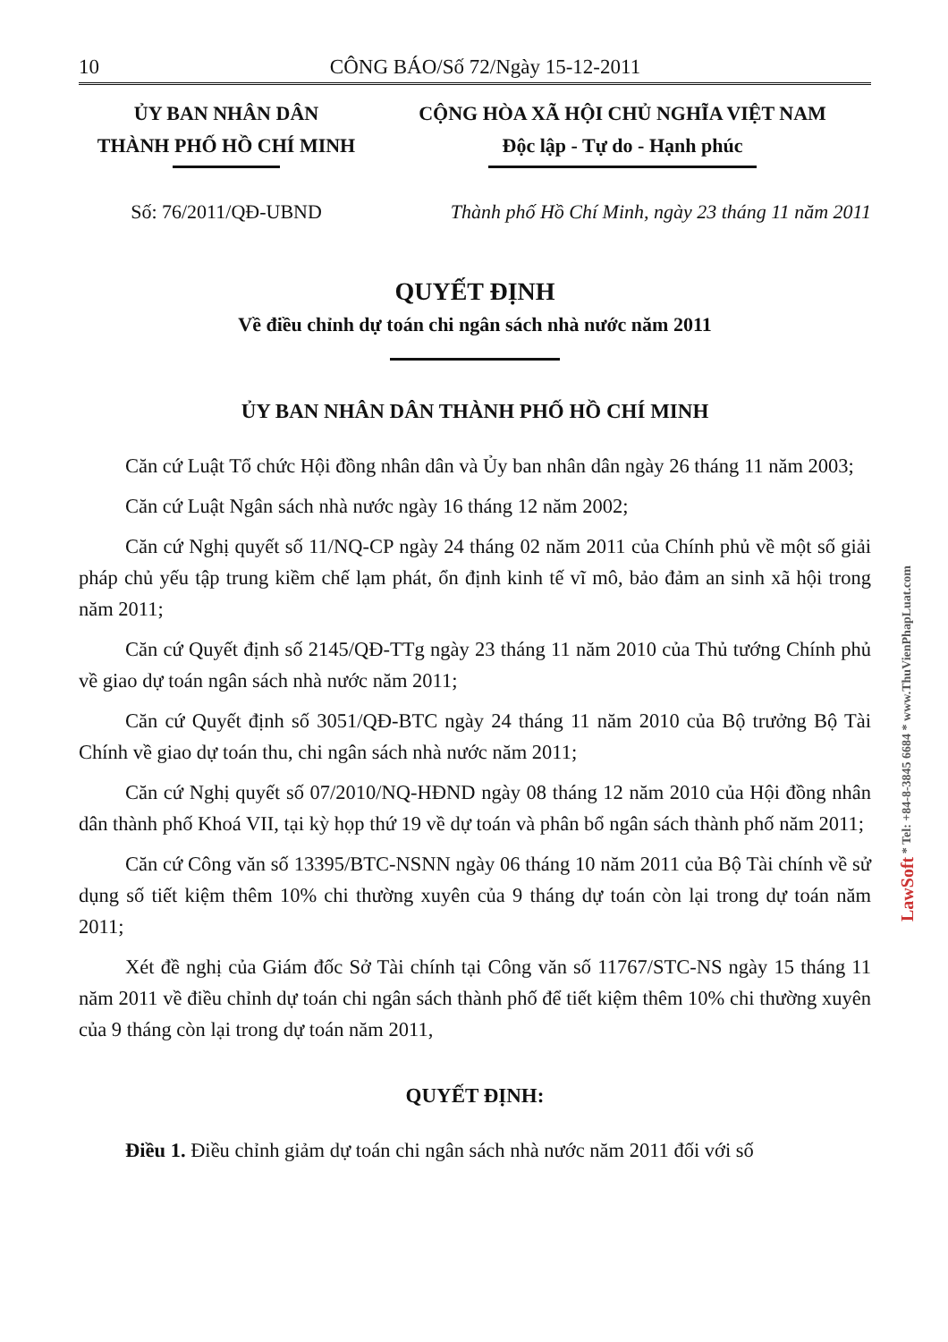10 CÔNG BÁO/Số 72/Ngày 15-12-2011
ỦY BAN NHÂN DÂN
THÀNH PHỐ HỒ CHÍ MINH
CỘNG HÒA XÃ HỘI CHỦ NGHĨA VIỆT NAM
Độc lập - Tự do - Hạnh phúc
Số: 76/2011/QĐ-UBND Thành phố Hồ Chí Minh, ngày 23 tháng 11 năm 2011
QUYẾT ĐỊNH
Về điều chỉnh dự toán chi ngân sách nhà nước năm 2011
ỦY BAN NHÂN DÂN THÀNH PHỐ HỒ CHÍ MINH
Căn cứ Luật Tổ chức Hội đồng nhân dân và Ủy ban nhân dân ngày 26 tháng 11 năm 2003;
Căn cứ Luật Ngân sách nhà nước ngày 16 tháng 12 năm 2002;
Căn cứ Nghị quyết số 11/NQ-CP ngày 24 tháng 02 năm 2011 của Chính phủ về một số giải pháp chủ yếu tập trung kiềm chế lạm phát, ổn định kinh tế vĩ mô, bảo đảm an sinh xã hội trong năm 2011;
Căn cứ Quyết định số 2145/QĐ-TTg ngày 23 tháng 11 năm 2010 của Thủ tướng Chính phủ về giao dự toán ngân sách nhà nước năm 2011;
Căn cứ Quyết định số 3051/QĐ-BTC ngày 24 tháng 11 năm 2010 của Bộ trưởng Bộ Tài Chính về giao dự toán thu, chi ngân sách nhà nước năm 2011;
Căn cứ Nghị quyết số 07/2010/NQ-HĐND ngày 08 tháng 12 năm 2010 của Hội đồng nhân dân thành phố Khoá VII, tại kỳ họp thứ 19 về dự toán và phân bổ ngân sách thành phố năm 2011;
Căn cứ Công văn số 13395/BTC-NSNN ngày 06 tháng 10 năm 2011 của Bộ Tài chính về sử dụng số tiết kiệm thêm 10% chi thường xuyên của 9 tháng dự toán còn lại trong dự toán năm 2011;
Xét đề nghị của Giám đốc Sở Tài chính tại Công văn số 11767/STC-NS ngày 15 tháng 11 năm 2011 về điều chỉnh dự toán chi ngân sách thành phố để tiết kiệm thêm 10% chi thường xuyên của 9 tháng còn lại trong dự toán năm 2011,
QUYẾT ĐỊNH:
Điều 1. Điều chỉnh giảm dự toán chi ngân sách nhà nước năm 2011 đối với số
LawSoft * Tel: +84-8-3845 6684 * www.ThuVienPhapLuat.com